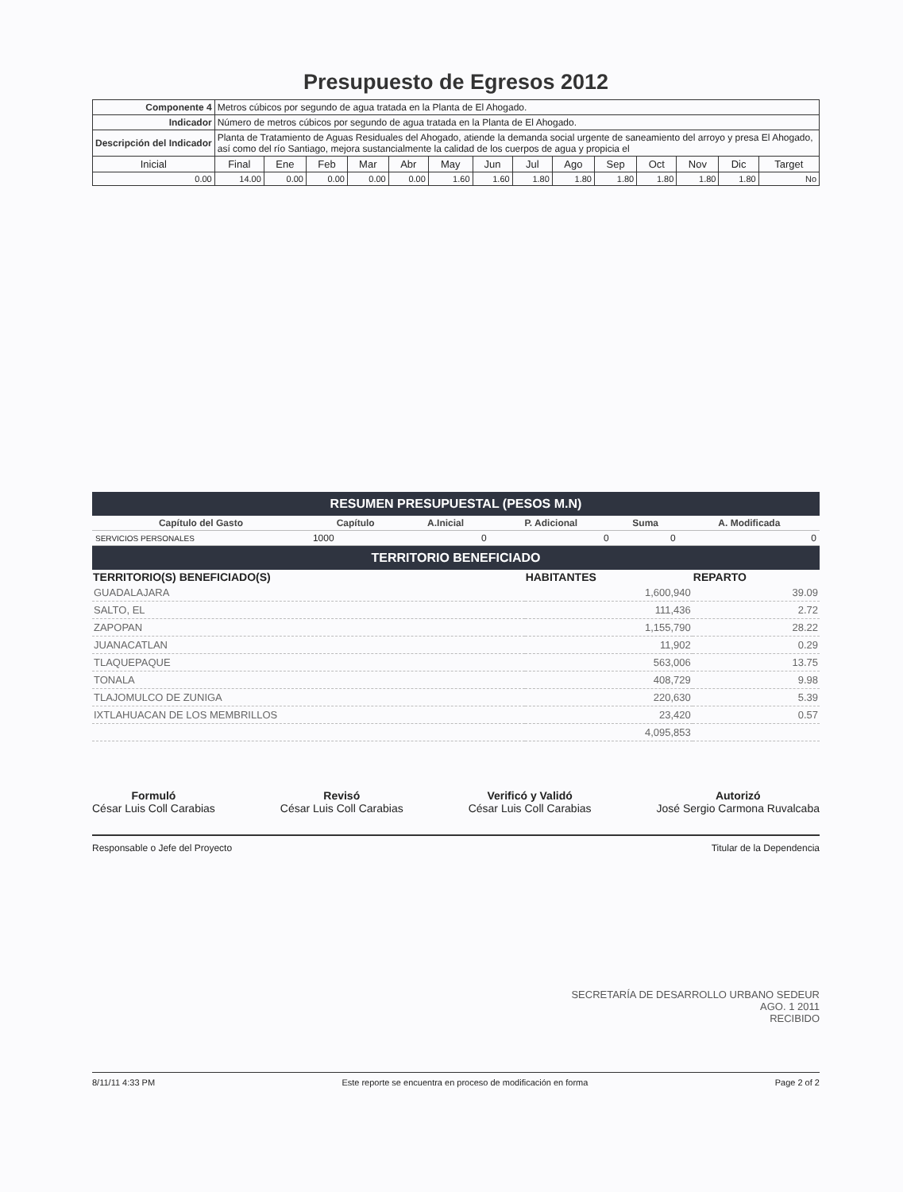Presupuesto de Egresos 2012
| Componente 4 | Metros cúbicos por segundo de agua tratada en la Planta de El Ahogado. | | | | | | | | | | | | | |
| Indicador | Número de metros cúbicos por segundo de agua tratada en la Planta de El Ahogado. | | | | | | | | | | | | | |
| Descripción del Indicador | Planta de Tratamiento de Aguas Residuales del Ahogado, atiende la demanda social urgente de saneamiento del arroyo y presa El Ahogado, así como del río Santiago, mejora sustancialmente la calidad de los cuerpos de agua y propicia el | | | | | | | | | | | | | |
| Inicial | Final | Ene | Feb | Mar | Abr | May | Jun | Jul | Ago | Sep | Oct | Nov | Dic | Target |
| 0.00 | 14.00 | 0.00 | 0.00 | 0.00 | 0.00 | 1.60 | 1.60 | 1.80 | 1.80 | 1.80 | 1.80 | 1.80 | 1.80 | No |
RESUMEN PRESUPUESTAL (PESOS M.N)
| Capítulo del Gasto | Capítulo | A.Inicial | P. Adicional | Suma | A. Modificada |
| --- | --- | --- | --- | --- | --- |
| SERVICIOS PERSONALES | 1000 | 0 | 0 | 0 | 0 |
TERRITORIO BENEFICIADO
| TERRITORIO(S) BENEFICIADO(S) | HABITANTES | REPARTO |
| --- | --- | --- |
| GUADALAJARA | 1,600,940 | 39.09 |
| SALTO, EL | 111,436 | 2.72 |
| ZAPOPAN | 1,155,790 | 28.22 |
| JUANACATLAN | 11,902 | 0.29 |
| TLAQUEPAQUE | 563,006 | 13.75 |
| TONALA | 408,729 | 9.98 |
| TLAJOMULCO DE ZUNIGA | 220,630 | 5.39 |
| IXTLAHUACAN DE LOS MEMBRILLOS | 23,420 | 0.57 |
| | 4,095,853 | |
Formuló
César Luis Coll Carabias
Revisó
César Luis Coll Carabias
Verificó y Validó
César Luis Coll Carabias
Autorizó
José Sergio Carmona Ruvalcaba
Responsable o Jefe del Proyecto Titular de la Dependencia
SECRETARÍA DE DESARROLLO URBANO SEDEUR
AGO. 1 2011
RECIBIDO
8/11/11 4:33 PM Este reporte se encuentra en proceso de modificación en forma Page 2 of 2